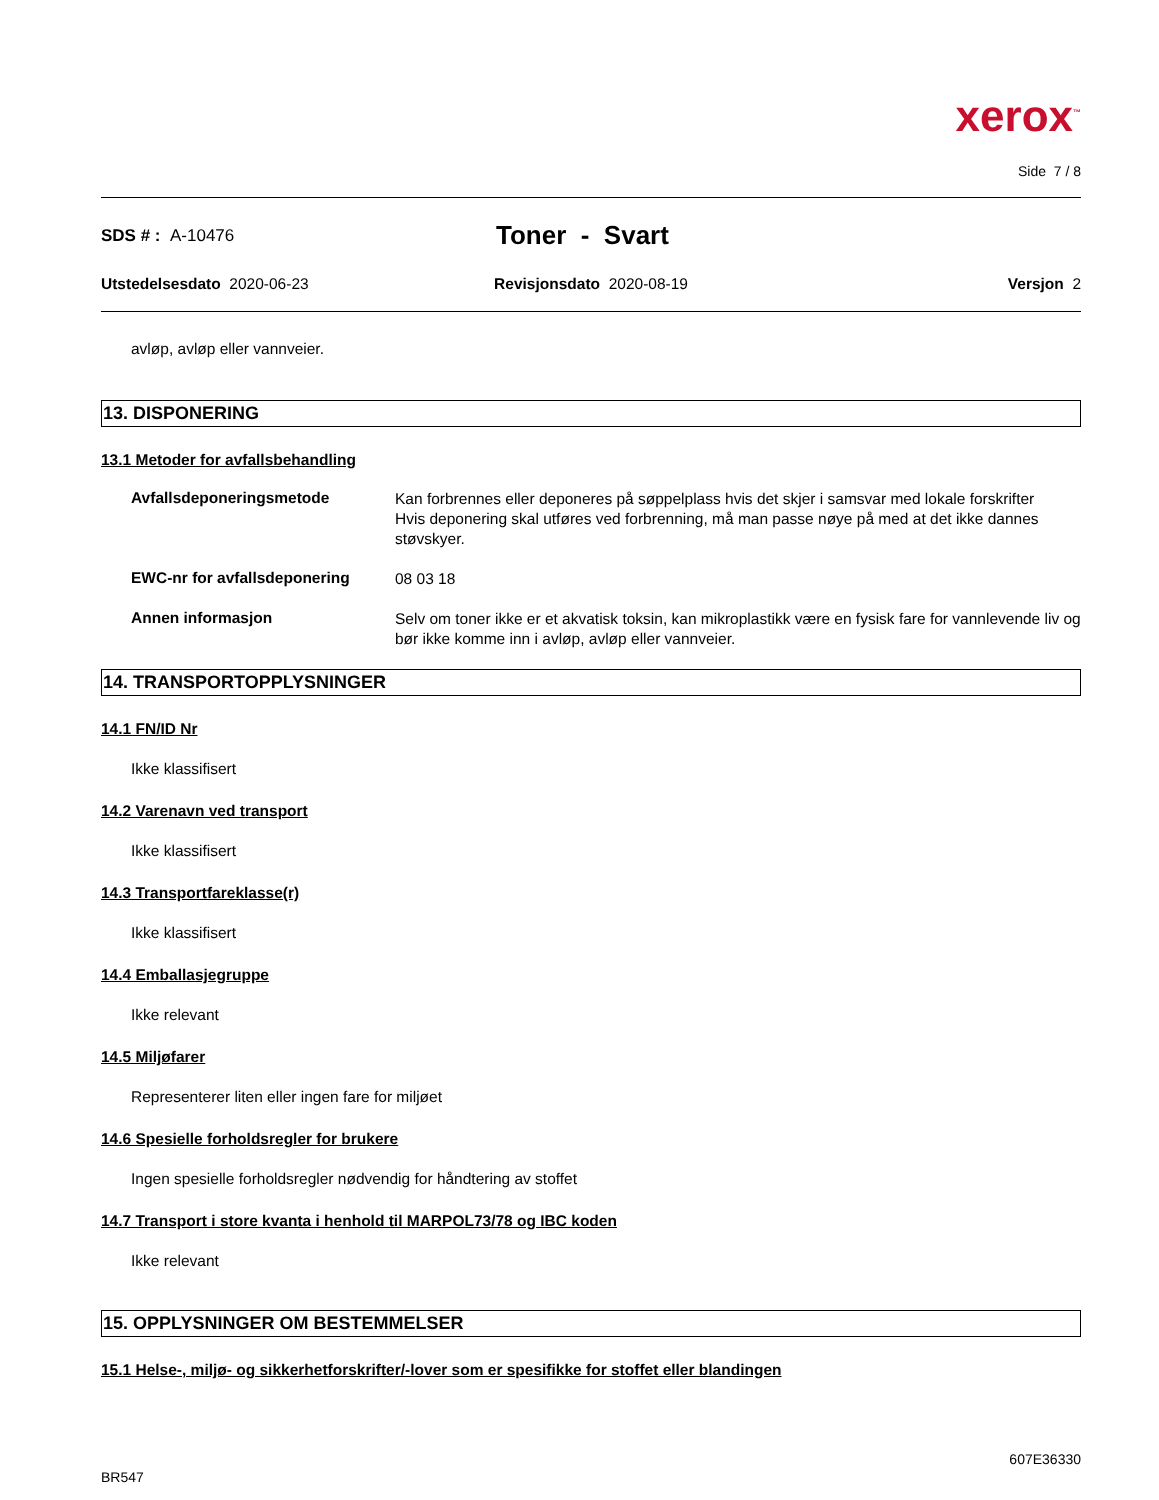xerox<sup>™</sup>
Side 7 / 8
SDS # : A-10476
Toner - Svart
Utstedelsesdato 2020-06-23 Revisjonsdato 2020-08-19 Versjon 2
avløp, avløp eller vannveier.
13. DISPONERING
13.1 Metoder for avfallsbehandling
Avfallsdeponeringsmetode
Kan forbrennes eller deponeres på søppelplass hvis det skjer i samsvar med lokale forskrifter
Hvis deponering skal utføres ved forbrenning, må man passe nøye på med at det ikke dannes støvskyer.
EWC-nr for avfallsdeponering
08 03 18
Annen informasjon
Selv om toner ikke er et akvatisk toksin, kan mikroplastikk være en fysisk fare for vannlevende liv og bør ikke komme inn i avløp, avløp eller vannveier.
14. TRANSPORTOPPLYSNINGER
14.1 FN/ID Nr
Ikke klassifisert
14.2 Varenavn ved transport
Ikke klassifisert
14.3 Transportfareklasse(r)
Ikke klassifisert
14.4 Emballasjegruppe
Ikke relevant
14.5 Miljøfarer
Representerer liten eller ingen fare for miljøet
14.6 Spesielle forholdsregler for brukere
Ingen spesielle forholdsregler nødvendig for håndtering av stoffet
14.7 Transport i store kvanta i henhold til MARPOL73/78 og IBC koden
Ikke relevant
15. OPPLYSNINGER OM BESTEMMELSER
15.1 Helse-, miljø- og sikkerhetforskrifter/-lover som er spesifikke for stoffet eller blandingen
BR547
607E36330